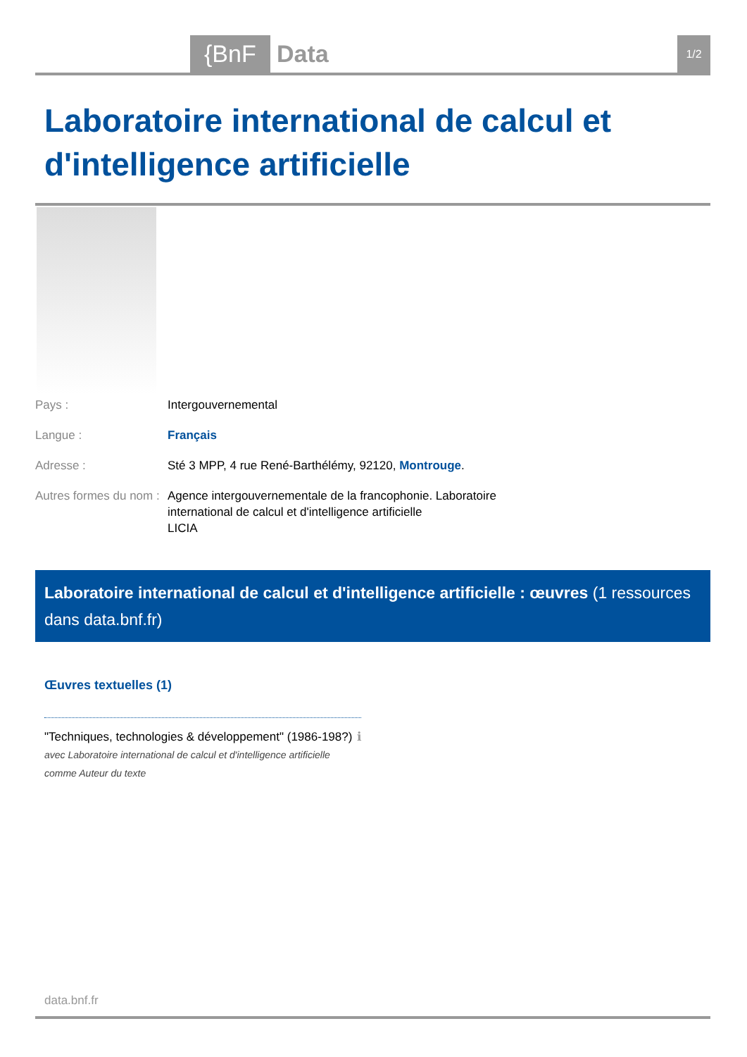{BnF Data 1/2
Laboratoire international de calcul et d'intelligence artificielle
| Pays : | Intergouvernemental |
| Langue : | Français |
| Adresse : | Sté 3 MPP, 4 rue René-Barthélémy, 92120, Montrouge . |
| Autres formes du nom : | Agence intergouvernementale de la francophonie. Laboratoire international de calcul et d'intelligence artificielle LICIA |
Laboratoire international de calcul et d'intelligence artificielle : œuvres (1 ressources dans data.bnf.fr)
Œuvres textuelles (1)
"Techniques, technologies & développement" (1986-198?) ℹ
avec Laboratoire international de calcul et d'intelligence artificielle comme Auteur du texte
data.bnf.fr